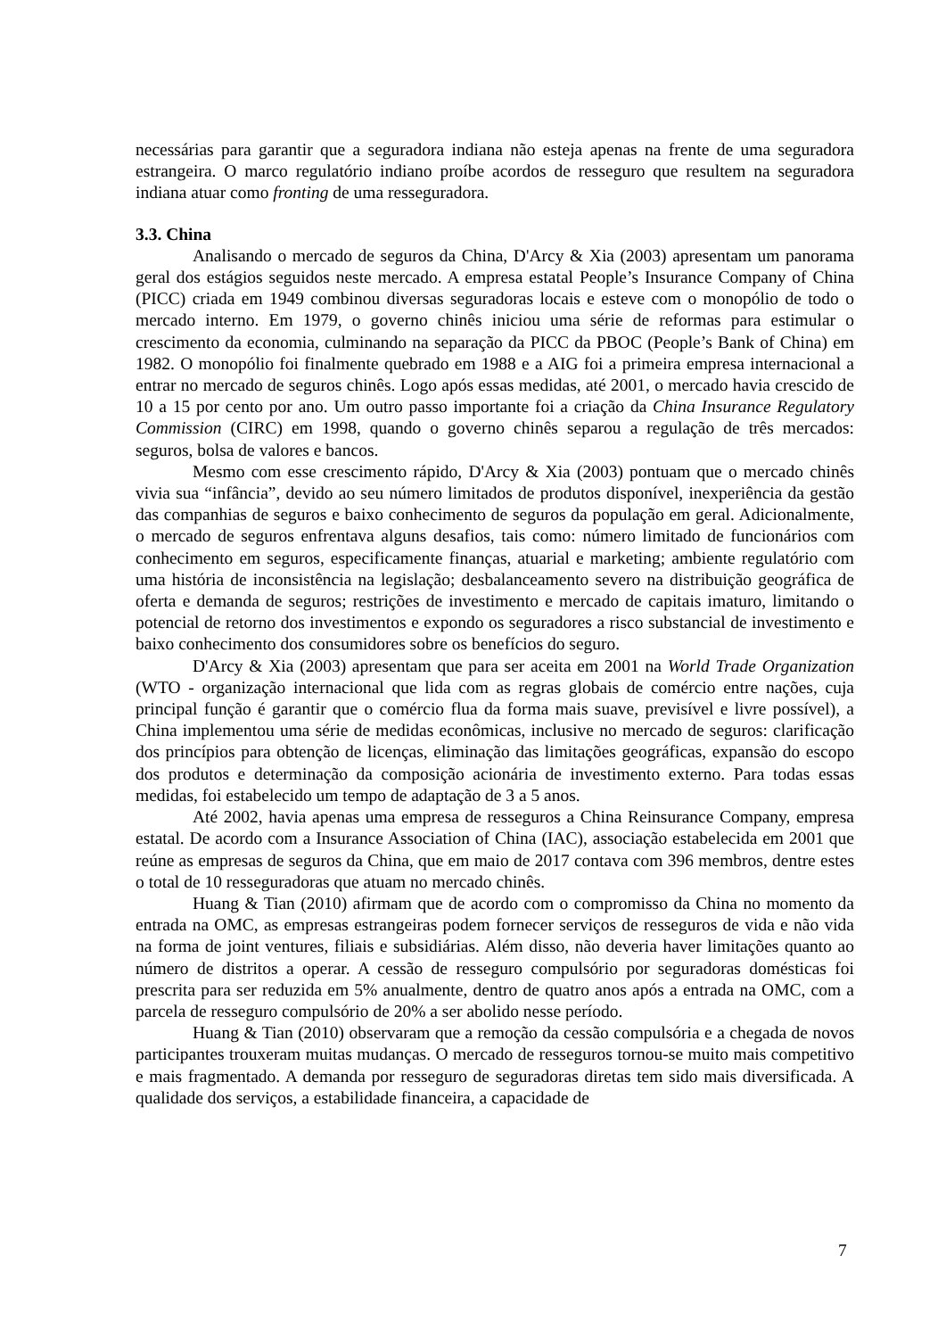necessárias para garantir que a seguradora indiana não esteja apenas na frente de uma seguradora estrangeira. O marco regulatório indiano proíbe acordos de resseguro que resultem na seguradora indiana atuar como fronting de uma resseguradora.
3.3. China
Analisando o mercado de seguros da China, D'Arcy & Xia (2003) apresentam um panorama geral dos estágios seguidos neste mercado. A empresa estatal People’s Insurance Company of China (PICC) criada em 1949 combinou diversas seguradoras locais e esteve com o monopólio de todo o mercado interno. Em 1979, o governo chinês iniciou uma série de reformas para estimular o crescimento da economia, culminando na separação da PICC da PBOC (People’s Bank of China) em 1982. O monopólio foi finalmente quebrado em 1988 e a AIG foi a primeira empresa internacional a entrar no mercado de seguros chinês. Logo após essas medidas, até 2001, o mercado havia crescido de 10 a 15 por cento por ano. Um outro passo importante foi a criação da China Insurance Regulatory Commission (CIRC) em 1998, quando o governo chinês separou a regulação de três mercados: seguros, bolsa de valores e bancos.
Mesmo com esse crescimento rápido, D'Arcy & Xia (2003) pontuam que o mercado chinês vivia sua “infância”, devido ao seu número limitados de produtos disponível, inexperiência da gestão das companhias de seguros e baixo conhecimento de seguros da população em geral. Adicionalmente, o mercado de seguros enfrentava alguns desafios, tais como: número limitado de funcionários com conhecimento em seguros, especificamente finanças, atuarial e marketing; ambiente regulatório com uma história de inconsistência na legislação; desbalanceamento severo na distribuição geográfica de oferta e demanda de seguros; restrições de investimento e mercado de capitais imaturo, limitando o potencial de retorno dos investimentos e expondo os seguradores a risco substancial de investimento e baixo conhecimento dos consumidores sobre os benefícios do seguro.
D'Arcy & Xia (2003) apresentam que para ser aceita em 2001 na World Trade Organization (WTO - organização internacional que lida com as regras globais de comércio entre nações, cuja principal função é garantir que o comércio flua da forma mais suave, previsível e livre possível), a China implementou uma série de medidas econômicas, inclusive no mercado de seguros: clarificação dos princípios para obtenção de licenças, eliminação das limitações geográficas, expansão do escopo dos produtos e determinação da composição acionária de investimento externo. Para todas essas medidas, foi estabelecido um tempo de adaptação de 3 a 5 anos.
Até 2002, havia apenas uma empresa de resseguros a China Reinsurance Company, empresa estatal. De acordo com a Insurance Association of China (IAC), associação estabelecida em 2001 que reúne as empresas de seguros da China, que em maio de 2017 contava com 396 membros, dentre estes o total de 10 resseguradoras que atuam no mercado chinês.
Huang & Tian (2010) afirmam que de acordo com o compromisso da China no momento da entrada na OMC, as empresas estrangeiras podem fornecer serviços de resseguros de vida e não vida na forma de joint ventures, filiais e subsidiárias. Além disso, não deveria haver limitações quanto ao número de distritos a operar. A cessão de resseguro compulsório por seguradoras domésticas foi prescrita para ser reduzida em 5% anualmente, dentro de quatro anos após a entrada na OMC, com a parcela de resseguro compulsório de 20% a ser abolido nesse período.
Huang & Tian (2010) observaram que a remoção da cessão compulsória e a chegada de novos participantes trouxeram muitas mudanças. O mercado de resseguros tornou-se muito mais competitivo e mais fragmentado. A demanda por resseguro de seguradoras diretas tem sido mais diversificada. A qualidade dos serviços, a estabilidade financeira, a capacidade de
7